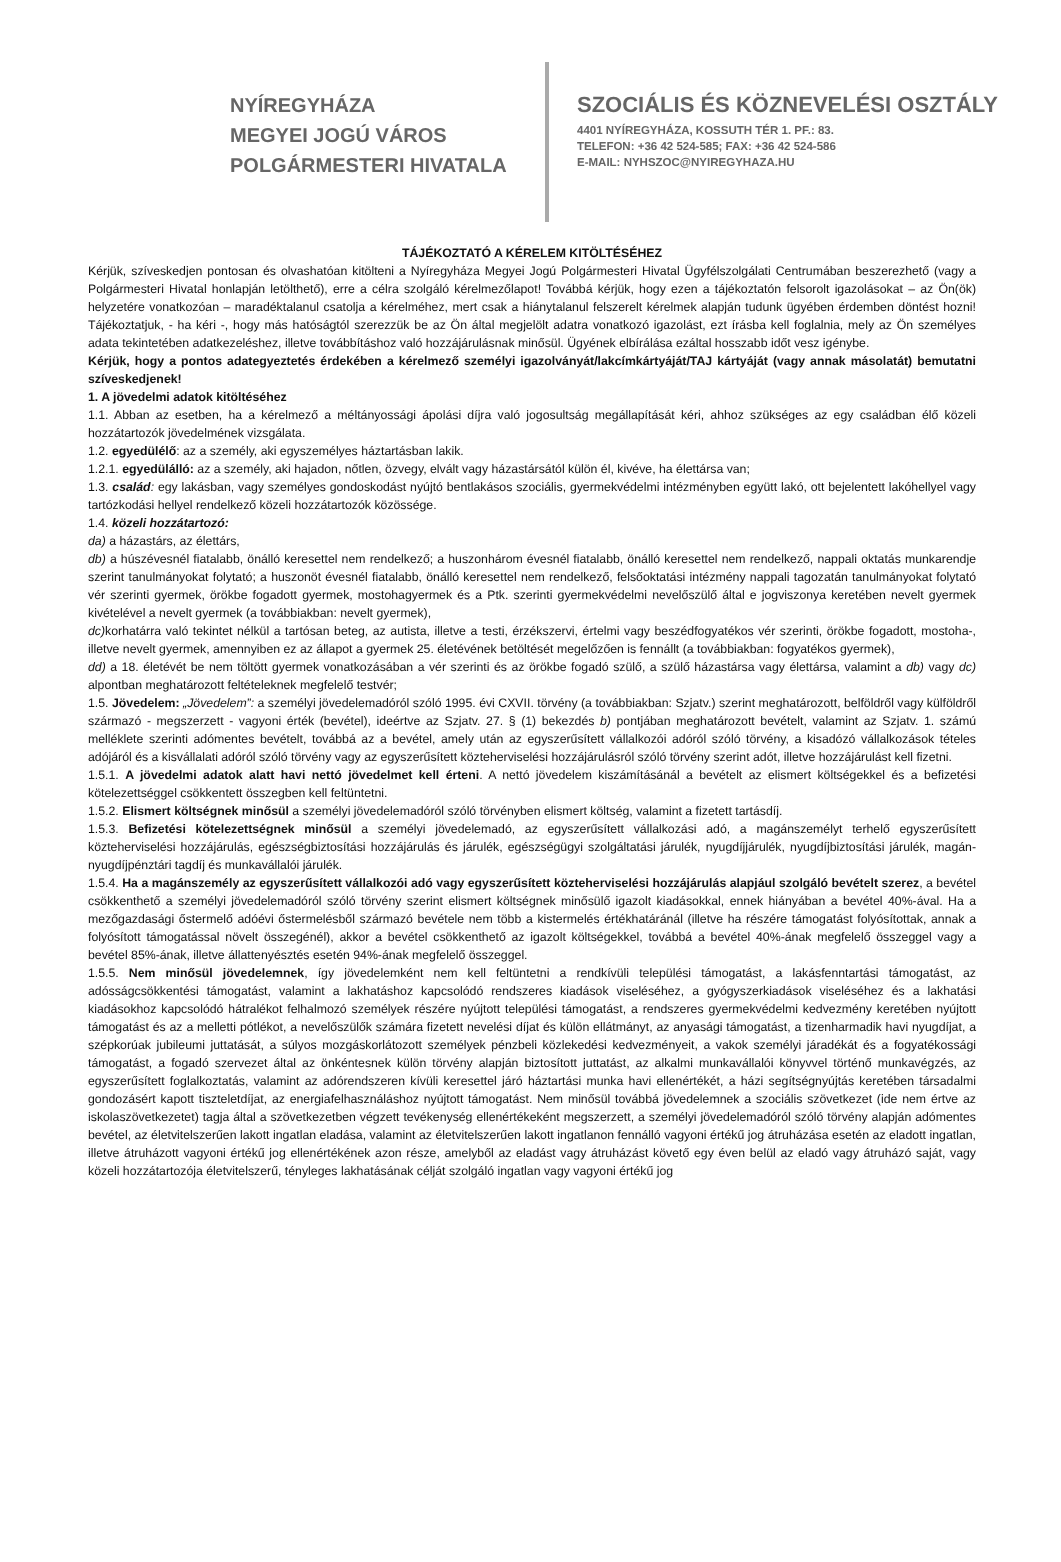NYÍREGYHÁZA
MEGYEI JOGÚ VÁROS
POLGÁRMESTERI HIVATALA
SZOCIÁLIS ÉS KÖZNEVELÉSI OSZTÁLY
4401 NYÍREGYHÁZA, KOSSUTH TÉR 1. PF.: 83.
TELEFON: +36 42 524-585; FAX: +36 42 524-586
E-MAIL: NYHSZOC@NYIREGYHAZA.HU
TÁJÉKOZTATÓ A KÉRELEM KITÖLTÉSÉHEZ
Kérjük, szíveskedjen pontosan és olvashatóan kitölteni a Nyíregyháza Megyei Jogú Polgármesteri Hivatal Ügyfélszolgálati Centrumában beszerezhető (vagy a Polgármesteri Hivatal honlapján letölthető), erre a célra szolgáló kérelmezőlapot! Továbbá kérjük, hogy ezen a tájékoztatón felsorolt igazolásokat – az Ön(ök) helyzetére vonatkozóan – maradéktalanul csatolja a kérelméhez, mert csak a hiánytalanul felszerelt kérelmek alapján tudunk ügyében érdemben döntést hozni! Tájékoztatjuk, - ha kéri -, hogy más hatóságtól szerezzük be az Ön által megjelölt adatra vonatkozó igazolást, ezt írásba kell foglalnia, mely az Ön személyes adata tekintetében adatkezeléshez, illetve továbbításhoz való hozzájárulásnak minősül. Ügyének elbírálása ezáltal hosszabb időt vesz igénybe.
Kérjük, hogy a pontos adategyeztetés érdekében a kérelmező személyi igazolványát/lakcímkártyáját/TAJ kártyáját (vagy annak másolatát) bemutatni szíveskedjenek!
1. A jövedelmi adatok kitöltéséhez
1.1. Abban az esetben, ha a kérelmező a méltányossági ápolási díjra való jogosultság megállapítását kéri, ahhoz szükséges az egy családban élő közeli hozzátartozók jövedelmének vizsgálata.
1.2. egyedülélő: az a személy, aki egyszemélyes háztartásban lakik.
1.2.1. egyedülálló: az a személy, aki hajadon, nőtlen, özvegy, elvált vagy házastársától külön él, kivéve, ha élettársa van;
1.3. család: egy lakásban, vagy személyes gondoskodást nyújtó bentlakásos szociális, gyermekvédelmi intézményben együtt lakó, ott bejelentett lakóhellyel vagy tartózkodási hellyel rendelkező közeli hozzátartozók közössége.
1.4. közeli hozzátartozó:
da) a házastárs, az élettárs,
db) a húszévesnél fiatalabb, önálló keresettel nem rendelkező; a huszonhárom évesnél fiatalabb, önálló keresettel nem rendelkező, nappali oktatás munkarendje szerint tanulmányokat folytató; a huszonöt évesnél fiatalabb, önálló keresettel nem rendelkező, felsőoktatási intézmény nappali tagozatán tanulmányokat folytató vér szerinti gyermek, örökbe fogadott gyermek, mostohagyermek és a Ptk. szerinti gyermekvédelmi nevelőszülő által e jogviszonya keretében nevelt gyermek kivételével a nevelt gyermek (a továbbiakban: nevelt gyermek),
dc) korhatárra való tekintet nélkül a tartósan beteg, az autista, illetve a testi, érzékszervi, értelmi vagy beszédfogyatékos vér szerinti, örökbe fogadott, mostoha-, illetve nevelt gyermek, amennyiben ez az állapot a gyermek 25. életévének betöltését megelőzően is fennállt (a továbbiakban: fogyatékos gyermek),
dd) a 18. életévét be nem töltött gyermek vonatkozásában a vér szerinti és az örökbe fogadó szülő, a szülő házastársa vagy élettársa, valamint a db) vagy dc) alpontban meghatározott feltételeknek megfelelő testvér;
1.5. Jövedelem: „Jövedelem”: a személyi jövedelemadóról szóló 1995. évi CXVII. törvény (a továbbiakban: Szjatv.) szerint meghatározott, belföldről vagy külföldről származó - megszerzett - vagyoni érték (bevétel), ideértve az Szjatv. 27. § (1) bekezdés b) pontjában meghatározott bevételt, valamint az Szjatv. 1. számú melléklete szerinti adómentes bevételt, továbbá az a bevétel, amely után az egyszerűsített vállalkozói adóról szóló törvény, a kisadózó vállalkozások tételes adójáról és a kisvállalati adóról szóló törvény vagy az egyszerűsített közteherviselési hozzájárulásról szóló törvény szerint adót, illetve hozzájárulást kell fizetni.
1.5.1. A jövedelmi adatok alatt havi nettó jövedelmet kell érteni. A nettó jövedelem kiszámításánál a bevételt az elismert költségekkel és a befizetési kötelezettséggel csökkentett összegben kell feltüntetni.
1.5.2. Elismert költségnek minősül a személyi jövedelemadóról szóló törvényben elismert költség, valamint a fizetett tartásdíj.
1.5.3. Befizetési kötelezettségnek minősül a személyi jövedelemadó, az egyszerűsített vállalkozási adó, a magánszemélyt terhelő egyszerűsített közteherviselési hozzájárulás, egészségbiztosítási hozzájárulás és járulék, egészségügyi szolgáltatási járulék, nyugdíjjárulék, nyugdíjbiztosítási járulék, magán-nyugdíjpénztári tagdíj és munkavállalói járulék.
1.5.4. Ha a magánszemély az egyszerűsített vállalkozói adó vagy egyszerűsített közteherviselési hozzájárulás alapjául szolgáló bevételt szerez, a bevétel csökkenthető a személyi jövedelemadóról szóló törvény szerint elismert költségnek minősülő igazolt kiadásokkal, ennek hiányában a bevétel 40%-ával. Ha a mezőgazdasági őstermelő adóévi őstermelésből származó bevétele nem több a kistermelés értékhatáránál (illetve ha részére támogatást folyósítottak, annak a folyósított támogatással növelt összegénél), akkor a bevétel csökkenthető az igazolt költségekkel, továbbá a bevétel 40%-ának megfelelő összeggel vagy a bevétel 85%-ának, illetve állattenyésztés esetén 94%-ának megfelelő összeggel.
1.5.5. Nem minősül jövedelemnek, így jövedelemként nem kell feltüntetni a rendkívüli települési támogatást, a lakásfenntartási támogatást, az adósságcsökkentési támogatást, valamint a lakhatáshoz kapcsolódó rendszeres kiadások viseléséhez, a gyógyszerkiadások viseléséhez és a lakhatási kiadásokhoz kapcsolódó hátralékot felhalmozó személyek részére nyújtott települési támogatást, a rendszeres gyermekvédelmi kedvezmény keretében nyújtott támogatást és az a melletti pótlékot, a nevelőszülők számára fizetett nevelési díjat és külön ellátmányt, az anyasági támogatást, a tizenharmadik havi nyugdíjat, a szépkorúak jubileumi juttatását, a súlyos mozgáskorlátozott személyek pénzbeli közlekedési kedvezményeit, a vakok személyi járadékát és a fogyatékossági támogatást, a fogadó szervezet által az önkéntesnek külön törvény alapján biztosított juttatást, az alkalmi munkavállalói könyvvel történő munkavégzés, az egyszerűsített foglalkoztatás, valamint az adórendszeren kívüli keresettel járó háztartási munka havi ellenértékét, a házi segítségnyújtás keretében társadalmi gondozásért kapott tiszteletdíjat, az energiafelhasználáshoz nyújtott támogatást. Nem minősül továbbá jövedelemnek a szociális szövetkezet (ide nem értve az iskolaszövetkezetet) tagja által a szövetkezetben végzett tevékenység ellenértékeként megszerzett, a személyi jövedelemadóról szóló törvény alapján adómentes bevétel, az életvitelszerűen lakott ingatlan eladása, valamint az életvitelszerűen lakott ingatlanon fennálló vagyoni értékű jog átruházása esetén az eladott ingatlan, illetve átruházott vagyoni értékű jog ellenértékének azon része, amelyből az eladást vagy átruházást követő egy éven belül az eladó vagy átruházó saját, vagy közeli hozzátartozója életvitelszerű, tényleges lakhatásának célját szolgáló ingatlan vagy vagyoni értékű jog